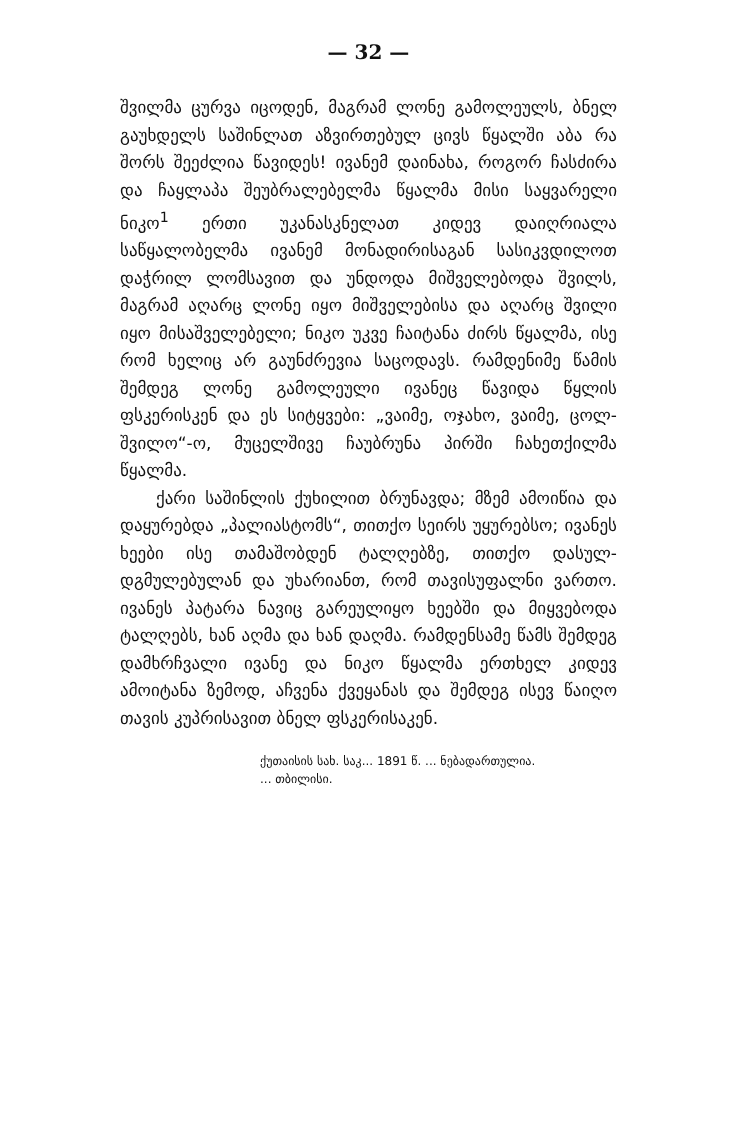— 32 —
შვილმა ცურვა იცოდენ, მაგრამ ლონე გამოლეულს, ბნელ გაუხდელს საშინლათ აზვირთებულ ცივს წყალში აბა რა შორს შეეძლია წავიდეს! ივანემ დაინახა, როგორ ჩასძირა და ჩაყლაპა შეუბრალებელმა წყალმა მისი საყვარელი ნიკო<sup>1</sup> ერთი უკანასკნელათ კიდევ დაიღრიალა საწყალობელმა ივანემ მონადირისაგან სასიკვდილოთ დაჭრილ ლომსავით და უნდოდა მიშველებოდა შვილს, მაგრამ აღარც ლონე იყო მიშველებისა და აღარც შვილი იყო მისაშველებელი; ნიკო უკვე ჩაიტანა ძირს წყალმა, ისე რომ ხელიც არ გაუნძრევია საცოდავს. რამდენიმე წამის შემდეგ ლონე გამოლეული ივანეც წავიდა წყლის ფსკერისკენ და ეს სიტყვები: „ვაიმე, ოჯახო, ვაიმე, ცოლ-შვილო“-ო, მუცელშივე ჩაუბრუნა პირში ჩახეთქილმა წყალმა.
ქარი საშინლის ქუხილით ბრუნავდა; მზემ ამოიწია და დაყურებდა „პალიასტომს“, თითქო სეირს უყურებსო; ივანეს ხეები ისე თამაშობდენ ტალღებზე, თითქო დასულ-დგმულებულან და უხარიანთ, რომ თავისუფალნი ვართო. ივანეს პატარა ნავიც გარეულიყო ხეებში და მიყვებოდა ტალღებს, ხან აღმა და ხან დაღმა. რამდენსამე წამს შემდეგ დამხრჩვალი ივანე და ნიკო წყალმა ერთხელ კიდევ ამოიტანა ზემოდ, აჩვენა ქვეყანას და შემდეგ ისევ წაიღო თავის კუპრისავით ბნელ ფსკერისაკენ.
ქუთაისის სახ. საკ... 1891 წ. ... ნებადართულია.
... თბილისი.